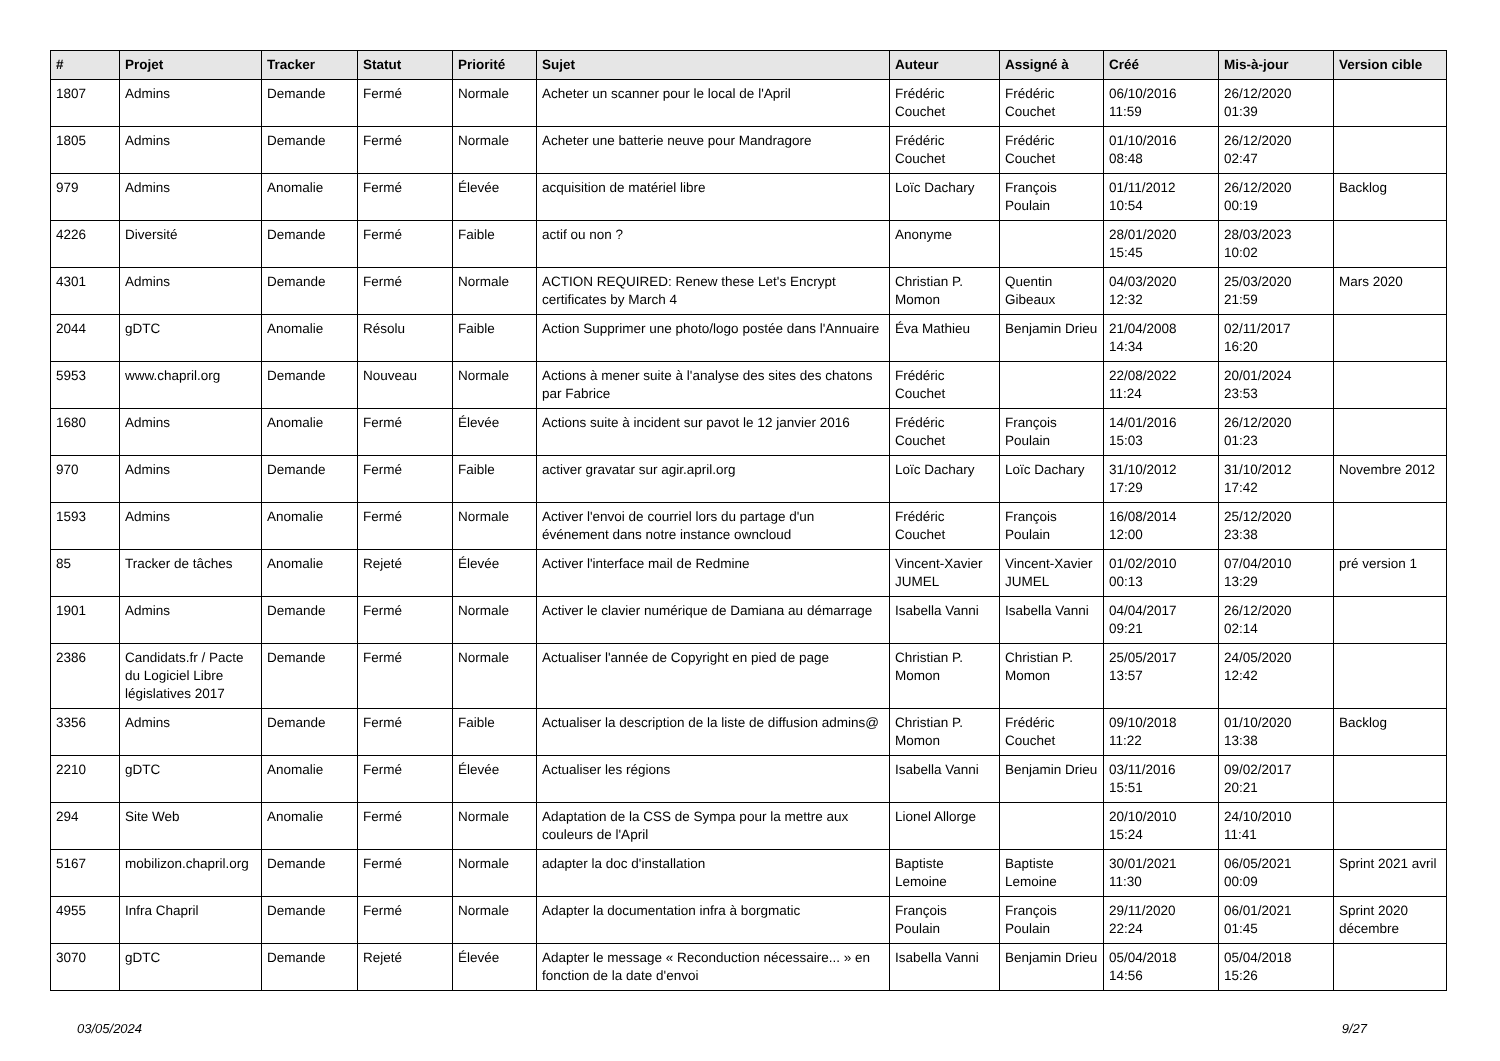| # | Projet | Tracker | Statut | Priorité | Sujet | Auteur | Assigné à | Créé | Mis-à-jour | Version cible |
| --- | --- | --- | --- | --- | --- | --- | --- | --- | --- | --- |
| 1807 | Admins | Demande | Fermé | Normale | Acheter un scanner pour le local de l'April | Frédéric Couchet | Frédéric Couchet | 06/10/2016 11:59 | 26/12/2020 01:39 | |
| 1805 | Admins | Demande | Fermé | Normale | Acheter une batterie neuve pour Mandragore | Frédéric Couchet | Frédéric Couchet | 01/10/2016 08:48 | 26/12/2020 02:47 | |
| 979 | Admins | Anomalie | Fermé | Élevée | acquisition de matériel libre | Loïc Dachary | François Poulain | 01/11/2012 10:54 | 26/12/2020 00:19 | Backlog |
| 4226 | Diversité | Demande | Fermé | Faible | actif ou non ? | Anonyme | | 28/01/2020 15:45 | 28/03/2023 10:02 | |
| 4301 | Admins | Demande | Fermé | Normale | ACTION REQUIRED: Renew these Let's Encrypt certificates by March 4 | Christian P. Momon | Quentin Gibeaux | 04/03/2020 12:32 | 25/03/2020 21:59 | Mars 2020 |
| 2044 | gDTC | Anomalie | Résolu | Faible | Action Supprimer une photo/logo postée dans l'Annuaire | Éva Mathieu | Benjamin Drieu | 21/04/2008 14:34 | 02/11/2017 16:20 | |
| 5953 | www.chapril.org | Demande | Nouveau | Normale | Actions à mener suite à l'analyse des sites des chatons par Fabrice | Frédéric Couchet | | 22/08/2022 11:24 | 20/01/2024 23:53 | |
| 1680 | Admins | Anomalie | Fermé | Élevée | Actions suite à incident sur pavot le 12 janvier 2016 | Frédéric Couchet | François Poulain | 14/01/2016 15:03 | 26/12/2020 01:23 | |
| 970 | Admins | Demande | Fermé | Faible | activer gravatar sur agir.april.org | Loïc Dachary | Loïc Dachary | 31/10/2012 17:29 | 31/10/2012 17:42 | Novembre 2012 |
| 1593 | Admins | Anomalie | Fermé | Normale | Activer l'envoi de courriel lors du partage d'un événement dans notre instance owncloud | Frédéric Couchet | François Poulain | 16/08/2014 12:00 | 25/12/2020 23:38 | |
| 85 | Tracker de tâches | Anomalie | Rejeté | Élevée | Activer l'interface mail de Redmine | Vincent-Xavier JUMEL | Vincent-Xavier JUMEL | 01/02/2010 00:13 | 07/04/2010 13:29 | pré version 1 |
| 1901 | Admins | Demande | Fermé | Normale | Activer le clavier numérique de Damiana au démarrage | Isabella Vanni | Isabella Vanni | 04/04/2017 09:21 | 26/12/2020 02:14 | |
| 2386 | Candidats.fr / Pacte du Logiciel Libre législatives 2017 | Demande | Fermé | Normale | Actualiser l'année de Copyright en pied de page | Christian P. Momon | Christian P. Momon | 25/05/2017 13:57 | 24/05/2020 12:42 | |
| 3356 | Admins | Demande | Fermé | Faible | Actualiser la description de la liste de diffusion admins@ | Christian P. Momon | Frédéric Couchet | 09/10/2018 11:22 | 01/10/2020 13:38 | Backlog |
| 2210 | gDTC | Anomalie | Fermé | Élevée | Actualiser les régions | Isabella Vanni | Benjamin Drieu | 03/11/2016 15:51 | 09/02/2017 20:21 | |
| 294 | Site Web | Anomalie | Fermé | Normale | Adaptation de la CSS de Sympa pour la mettre aux couleurs de l'April | Lionel Allorge | | 20/10/2010 15:24 | 24/10/2010 11:41 | |
| 5167 | mobilizon.chapril.org | Demande | Fermé | Normale | adapter la doc d'installation | Baptiste Lemoine | Baptiste Lemoine | 30/01/2021 11:30 | 06/05/2021 00:09 | Sprint 2021 avril |
| 4955 | Infra Chapril | Demande | Fermé | Normale | Adapter la documentation infra à borgmatic | François Poulain | François Poulain | 29/11/2020 22:24 | 06/01/2021 01:45 | Sprint 2020 décembre |
| 3070 | gDTC | Demande | Rejeté | Élevée | Adapter le message « Reconduction nécessaire... » en fonction de la date d'envoi | Isabella Vanni | Benjamin Drieu | 05/04/2018 14:56 | 05/04/2018 15:26 | |
03/05/2024 9/27